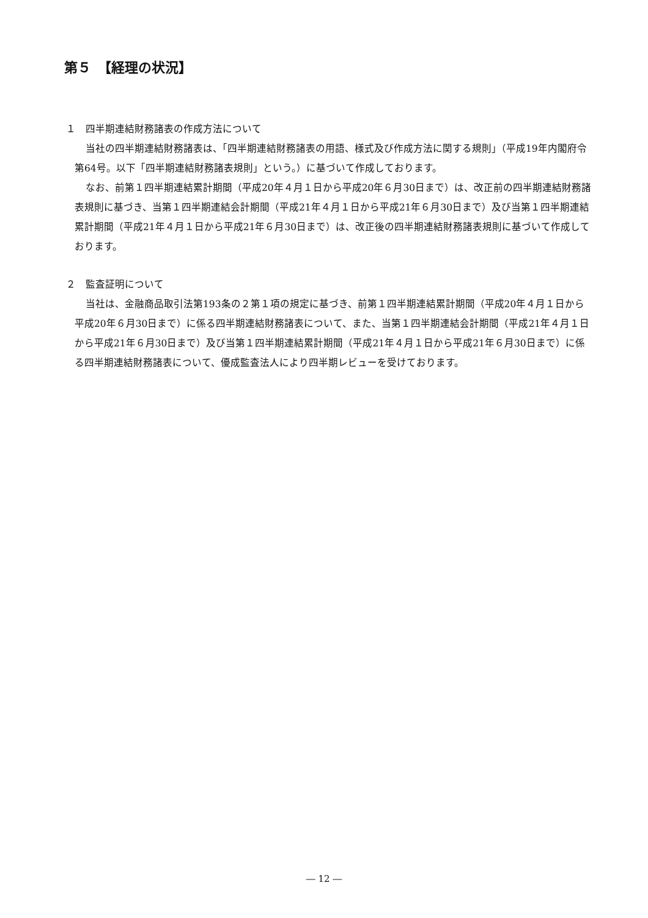第５　【経理の状況】
１　四半期連結財務諸表の作成方法について
当社の四半期連結財務諸表は、「四半期連結財務諸表の用語、様式及び作成方法に関する規則」（平成19年内閣府令第64号。以下「四半期連結財務諸表規則」という。）に基づいて作成しております。
なお、前第１四半期連結累計期間（平成20年４月１日から平成20年６月30日まで）は、改正前の四半期連結財務諸表規則に基づき、当第１四半期連結会計期間（平成21年４月１日から平成21年６月30日まで）及び当第１四半期連結累計期間（平成21年４月１日から平成21年６月30日まで）は、改正後の四半期連結財務諸表規則に基づいて作成しております。
２　監査証明について
当社は、金融商品取引法第193条の２第１項の規定に基づき、前第１四半期連結累計期間（平成20年４月１日から平成20年６月30日まで）に係る四半期連結財務諸表について、また、当第１四半期連結会計期間（平成21年４月１日から平成21年６月30日まで）及び当第１四半期連結累計期間（平成21年４月１日から平成21年６月30日まで）に係る四半期連結財務諸表について、優成監査法人により四半期レビューを受けております。
― 12 ―